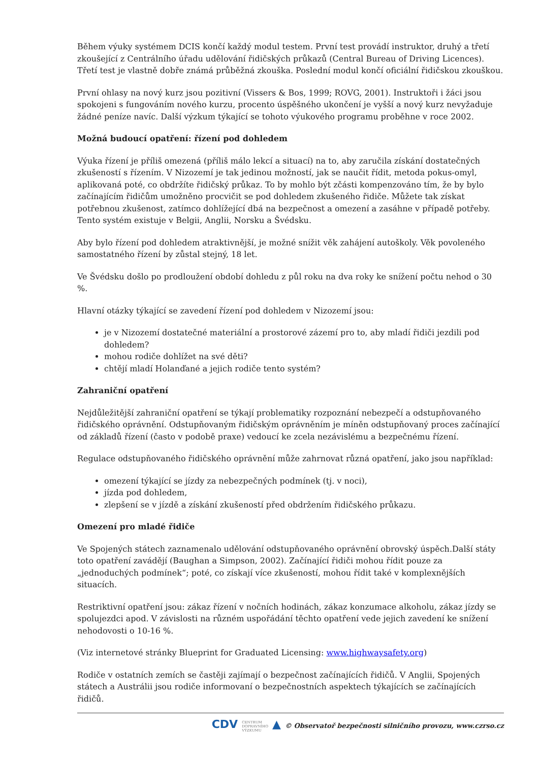Během výuky systémem DCIS končí každý modul testem. První test provádí instruktor, druhý a třetí zkoušející z Centrálního úřadu udělování řidičských průkazů (Central Bureau of Driving Licences). Třetí test je vlastně dobře známá průběžná zkouška. Poslední modul končí oficiální řidičskou zkouškou.
První ohlasy na nový kurz jsou pozitivní (Vissers & Bos, 1999; ROVG, 2001). Instruktoři i žáci jsou spokojeni s fungováním nového kurzu, procento úspěšného ukončení je vyšší a nový kurz nevyžaduje žádné peníze navíc. Další výzkum týkající se tohoto výukového programu proběhne v roce 2002.
Možná budoucí opatření: řízení pod dohledem
Výuka řízení je příliš omezená (příliš málo lekcí a situací) na to, aby zaručila získání dostatečných zkušeností s řízením. V Nizozemí je tak jedinou možností, jak se naučit řídit, metoda pokus-omyl, aplikovaná poté, co obdržíte řidičský průkaz. To by mohlo být zčásti kompenzováno tím, že by bylo začínajícím řidičům umožněno procvičit se pod dohledem zkušeného řidiče. Můžete tak získat potřebnou zkušenost, zatímco dohlížející dbá na bezpečnost a omezení a zasáhne v případě potřeby. Tento systém existuje v Belgii, Anglii, Norsku a Švédsku.
Aby bylo řízení pod dohledem atraktivnější, je možné snížit věk zahájení autoškoly. Věk povoleného samostatného řízení by zůstal stejný, 18 let.
Ve Švédsku došlo po prodloužení období dohledu z půl roku na dva roky ke snížení počtu nehod o 30 %.
Hlavní otázky týkající se zavedení řízení pod dohledem v Nizozemí jsou:
je v Nizozemí dostatečné materiální a prostorové zázemí pro to, aby mladí řidiči jezdili pod dohledem?
mohou rodiče dohlížet na své děti?
chtějí mladí Holanďané a jejich rodiče tento systém?
Zahraniční opatření
Nejdůležitější zahraniční opatření se týkají problematiky rozpoznání nebezpečí a odstupňovaného řidičského oprávnění. Odstupňovaným řidičským oprávněním je míněn odstupňovaný proces začínající od základů řízení (často v podobě praxe) vedoucí ke zcela nezávislému a bezpečnému řízení.
Regulace odstupňovaného řidičského oprávnění může zahrnovat různá opatření, jako jsou například:
omezení týkající se jízdy za nebezpečných podmínek (tj. v noci),
jízda pod dohledem,
zlepšení se v jízdě a získání zkušeností před obdržením řidičského průkazu.
Omezení pro mladé řidiče
Ve Spojených státech zaznamenalo udělování odstupňovaného oprávnění obrovský úspěch.Další státy toto opatření zavádějí (Baughan a Simpson, 2002). Začínající řidiči mohou řídit pouze za „jednoduchých podmínek“; poté, co získají více zkušeností, mohou řídit také v komplexnějších situacích.
Restriktivní opatření jsou: zákaz řízení v nočních hodinách, zákaz konzumace alkoholu, zákaz jízdy se spolujezdci apod. V závislosti na různém uspořádání těchto opatření vede jejich zavedení ke snížení nehodovosti o 10-16 %.
(Viz internetové stránky Blueprint for Graduated Licensing: www.highwaysafety.org)
Rodiče v ostatních zemích se častěji zajímají o bezpečnost začínajících řidičů. V Anglii, Spojených státech a Austrálii jsou rodiče informovaní o bezpečnostních aspektech týkajících se začínajících řidičů.
CDV CENTRUM
DOPRAVNÍHO
VÝZKUMU ▲ © Observatoř bezpečnosti silničního provozu, www.czrso.cz